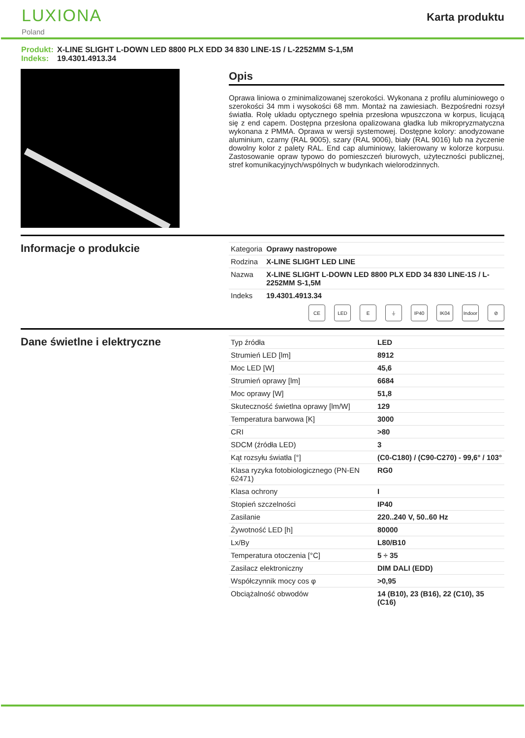LUXIONA
Poland
Karta produktu
Produkt: X-LINE SLIGHT L-DOWN LED 8800 PLX EDD 34 830 LINE-1S / L-2252MM S-1,5M
Indeks: 19.4301.4913.34
Opis
Oprawa liniowa o zminimalizowanej szerokości. Wykonana z profilu aluminiowego o szerokości 34 mm i wysokości 68 mm. Montaż na zawiesiach. Bezpośredni rozsył światła. Rolę układu optycznego spełnia przesłona wpuszczona w korpus, licującą się z end capem. Dostępna przesłona opalizowana gładka lub mikropryzmatyczna wykonana z PMMA. Oprawa w wersji systemowej. Dostępne kolory: anodyzowane aluminium, czarny (RAL 9005), szary (RAL 9006), biały (RAL 9016) lub na życzenie dowolny kolor z palety RAL. End cap aluminiowy, lakierowany w kolorze korpusu. Zastosowanie opraw typowo do pomieszczeń biurowych, użyteczności publicznej, stref komunikacyjnych/wspólnych w budynkach wielorodzinnych.
Informacje o produkcie
| Kategoria | Oprawy nastropowe |
| Rodzina | X-LINE SLIGHT LED LINE |
| Nazwa | X-LINE SLIGHT L-DOWN LED 8800 PLX EDD 34 830 LINE-1S / L-2252MM S-1,5M |
| Indeks | 19.4301.4913.34 |
CE LED E ⏚ IP40 IK04 Indoor ⊘
Dane świetlne i elektryczne
| Typ źródła | LED |
| Strumień LED [lm] | 8912 |
| Moc LED [W] | 45,6 |
| Strumień oprawy [lm] | 6684 |
| Moc oprawy [W] | 51,8 |
| Skuteczność świetlna oprawy [lm/W] | 129 |
| Temperatura barwowa [K] | 3000 |
| CRI | >80 |
| SDCM (źródła LED) | 3 |
| Kąt rozsyłu światła [°] | (C0-C180) / (C90-C270) - 99,6° / 103° |
| Klasa ryzyka fotobiologicznego (PN-EN 62471) | RG0 |
| Klasa ochrony | I |
| Stopień szczelności | IP40 |
| Zasilanie | 220..240 V, 50..60 Hz |
| Żywotność LED [h] | 80000 |
| Lx/By | L80/B10 |
| Temperatura otoczenia [°C] | 5 ÷ 35 |
| Zasilacz elektroniczny | DIM DALI (EDD) |
| Współczynnik mocy cos φ | >0,95 |
| Obciążalność obwodów | 14 (B10), 23 (B16), 22 (C10), 35 (C16) |